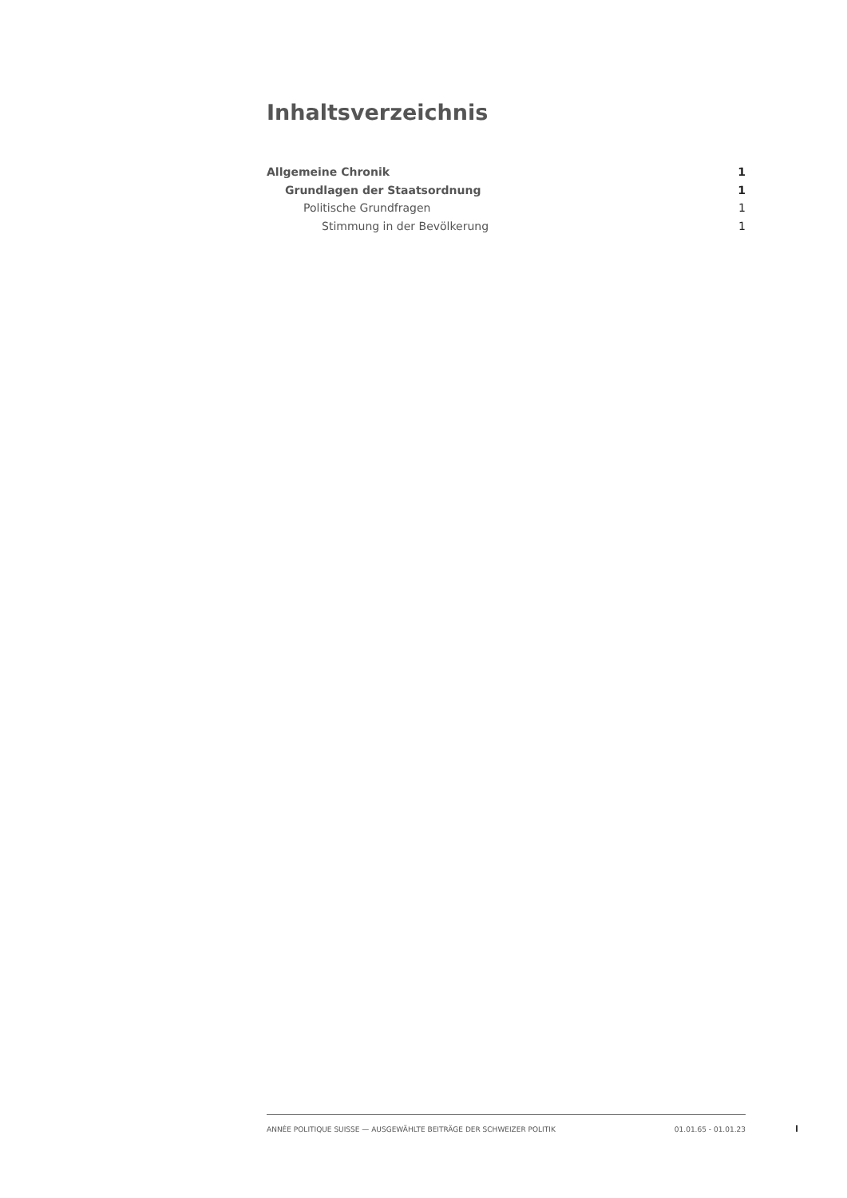Inhaltsverzeichnis
Allgemeine Chronik 1
Grundlagen der Staatsordnung 1
Politische Grundfragen 1
Stimmung in der Bevölkerung 1
ANNÉE POLITIQUE SUISSE — AUSGEWÄHLTE BEITRÄGE DER SCHWEIZER POLITIK 01.01.65 - 01.01.23
I